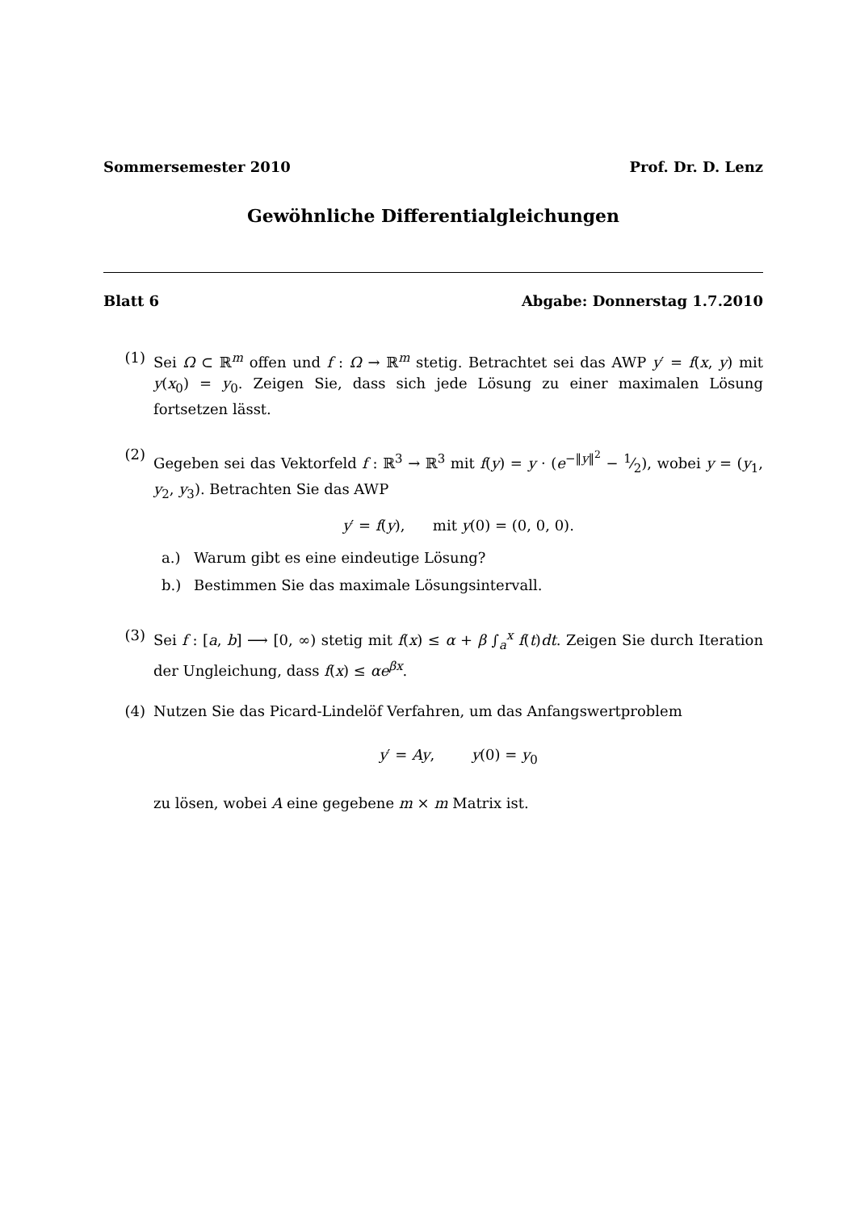Sommersemester 2010 Prof. Dr. D. Lenz
Gewöhnliche Differentialgleichungen
Blatt 6 Abgabe: Donnerstag 1.7.2010
(1) Sei Ω ⊂ ℝ<sup>m</sup> offen und f : Ω → ℝ<sup>m</sup> stetig. Betrachtet sei das AWP y′ = f(x, y) mit y(x<sub>0</sub>) = y<sub>0</sub>. Zeigen Sie, dass sich jede Lösung zu einer maximalen Lösung fortsetzen lässt.
(2) Gegeben sei das Vektorfeld f : ℝ<sup>3</sup> → ℝ<sup>3</sup> mit f(y) = y · (e<sup>−‖y‖<sup>2</sup></sup> − 1⁄2), wobei y = (y<sub>1</sub>, y<sub>2</sub>, y<sub>3</sub>). Betrachten Sie das AWP
y′ = f(y), mit y(0) = (0, 0, 0).
a.) Warum gibt es eine eindeutige Lösung?
b.) Bestimmen Sie das maximale Lösungsintervall.
(3) Sei f : [a, b] ⟶ [0, ∞) stetig mit f(x) ≤ α + β ∫<sub>a</sub><sup>x</sup> f(t)dt. Zeigen Sie durch Iteration der Ungleichung, dass f(x) ≤ αe<sup>βx</sup>.
(4) Nutzen Sie das Picard-Lindelöf Verfahren, um das Anfangswertproblem
y′ = Ay, y(0) = y<sub>0</sub>
zu lösen, wobei A eine gegebene m × m Matrix ist.